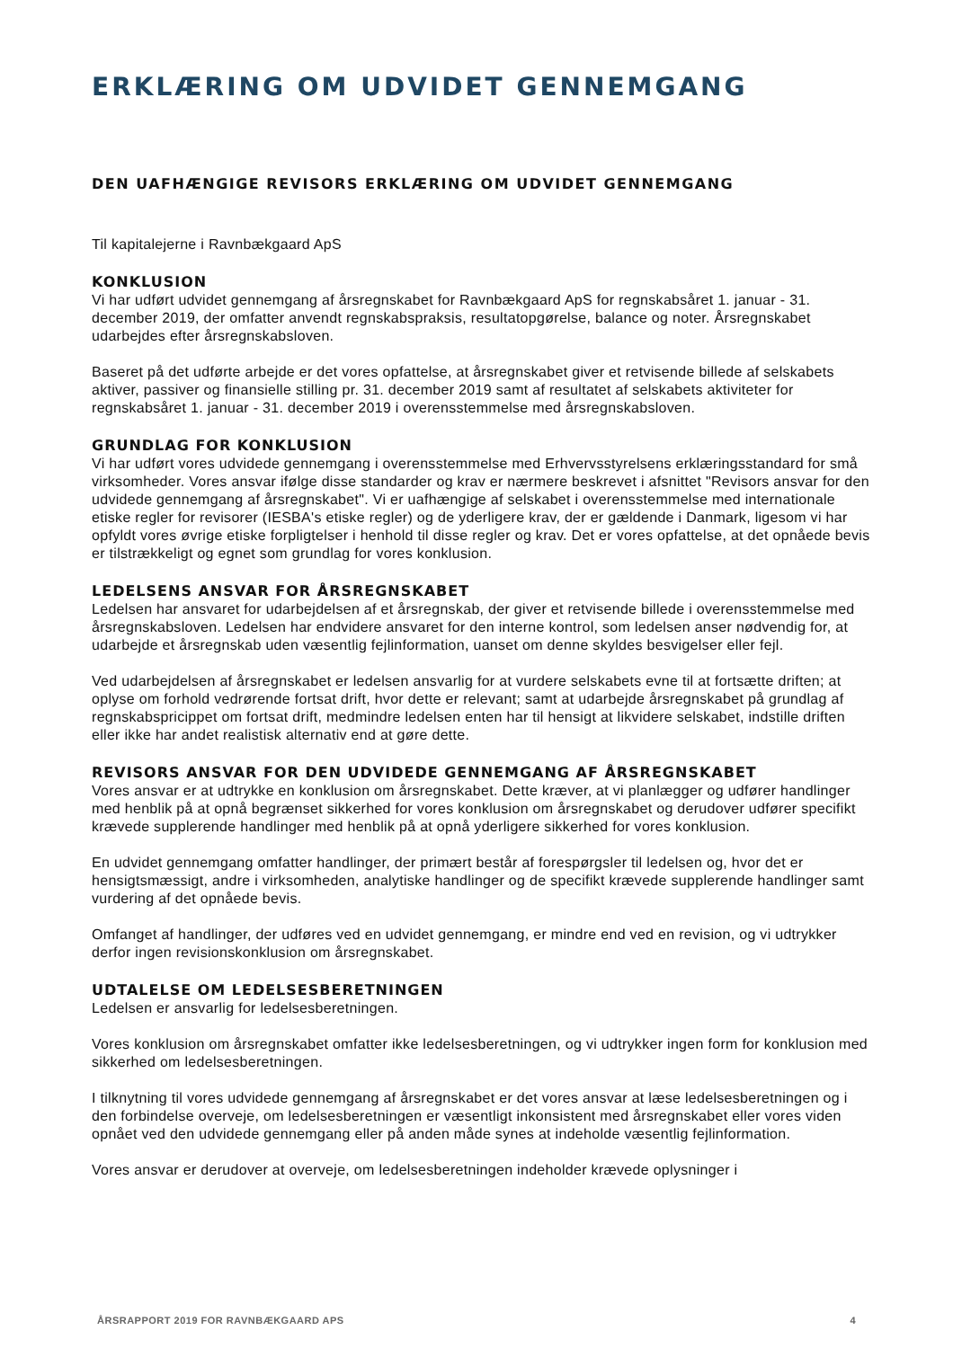ERKLÆRING OM UDVIDET GENNEMGANG
DEN UAFHÆNGIGE REVISORS ERKLÆRING OM UDVIDET GENNEMGANG
Til kapitalejerne i Ravnbækgaard ApS
KONKLUSION
Vi har udført udvidet gennemgang af årsregnskabet for Ravnbækgaard ApS for regnskabsåret 1. januar - 31. december 2019, der omfatter anvendt regnskabspraksis, resultatopgørelse, balance og noter. Årsregnskabet udarbejdes efter årsregnskabsloven.
Baseret på det udførte arbejde er det vores opfattelse, at årsregnskabet giver et retvisende billede af selskabets aktiver, passiver og finansielle stilling pr. 31. december 2019 samt af resultatet af selskabets aktiviteter for regnskabsåret 1. januar - 31. december 2019 i overensstemmelse med årsregnskabsloven.
GRUNDLAG FOR KONKLUSION
Vi har udført vores udvidede gennemgang i overensstemmelse med Erhvervsstyrelsens erklæringsstandard for små virksomheder. Vores ansvar ifølge disse standarder og krav er nærmere beskrevet i afsnittet "Revisors ansvar for den udvidede gennemgang af årsregnskabet". Vi er uafhængige af selskabet i overensstemmelse med internationale etiske regler for revisorer (IESBA's etiske regler) og de yderligere krav, der er gældende i Danmark, ligesom vi har opfyldt vores øvrige etiske forpligtelser i henhold til disse regler og krav. Det er vores opfattelse, at det opnåede bevis er tilstrækkeligt og egnet som grundlag for vores konklusion.
LEDELSENS ANSVAR FOR ÅRSREGNSKABET
Ledelsen har ansvaret for udarbejdelsen af et årsregnskab, der giver et retvisende billede i overensstemmelse med årsregnskabsloven. Ledelsen har endvidere ansvaret for den interne kontrol, som ledelsen anser nødvendig for, at udarbejde et årsregnskab uden væsentlig fejlinformation, uanset om denne skyldes besvigelser eller fejl.
Ved udarbejdelsen af årsregnskabet er ledelsen ansvarlig for at vurdere selskabets evne til at fortsætte driften; at oplyse om forhold vedrørende fortsat drift, hvor dette er relevant; samt at udarbejde årsregnskabet på grundlag af regnskabspricippet om fortsat drift, medmindre ledelsen enten har til hensigt at likvidere selskabet, indstille driften eller ikke har andet realistisk alternativ end at gøre dette.
REVISORS ANSVAR FOR DEN UDVIDEDE GENNEMGANG AF ÅRSREGNSKABET
Vores ansvar er at udtrykke en konklusion om årsregnskabet. Dette kræver, at vi planlægger og udfører handlinger med henblik på at opnå begrænset sikkerhed for vores konklusion om årsregnskabet og derudover udfører specifikt krævede supplerende handlinger med henblik på at opnå yderligere sikkerhed for vores konklusion.
En udvidet gennemgang omfatter handlinger, der primært består af forespørgsler til ledelsen og, hvor det er hensigtsmæssigt, andre i virksomheden, analytiske handlinger og de specifikt krævede supplerende handlinger samt vurdering af det opnåede bevis.
Omfanget af handlinger, der udføres ved en udvidet gennemgang, er mindre end ved en revision, og vi udtrykker derfor ingen revisionskonklusion om årsregnskabet.
UDTALELSE OM LEDELSESBERETNINGEN
Ledelsen er ansvarlig for ledelsesberetningen.
Vores konklusion om årsregnskabet omfatter ikke ledelsesberetningen, og vi udtrykker ingen form for konklusion med sikkerhed om ledelsesberetningen.
I tilknytning til vores udvidede gennemgang af årsregnskabet er det vores ansvar at læse ledelsesberetningen og i den forbindelse overveje, om ledelsesberetningen er væsentligt inkonsistent med årsregnskabet eller vores viden opnået ved den udvidede gennemgang eller på anden måde synes at indeholde væsentlig fejlinformation.
Vores ansvar er derudover at overveje, om ledelsesberetningen indeholder krævede oplysninger i
ÅRSRAPPORT 2019 FOR RAVNBÆKGAARD APS 4